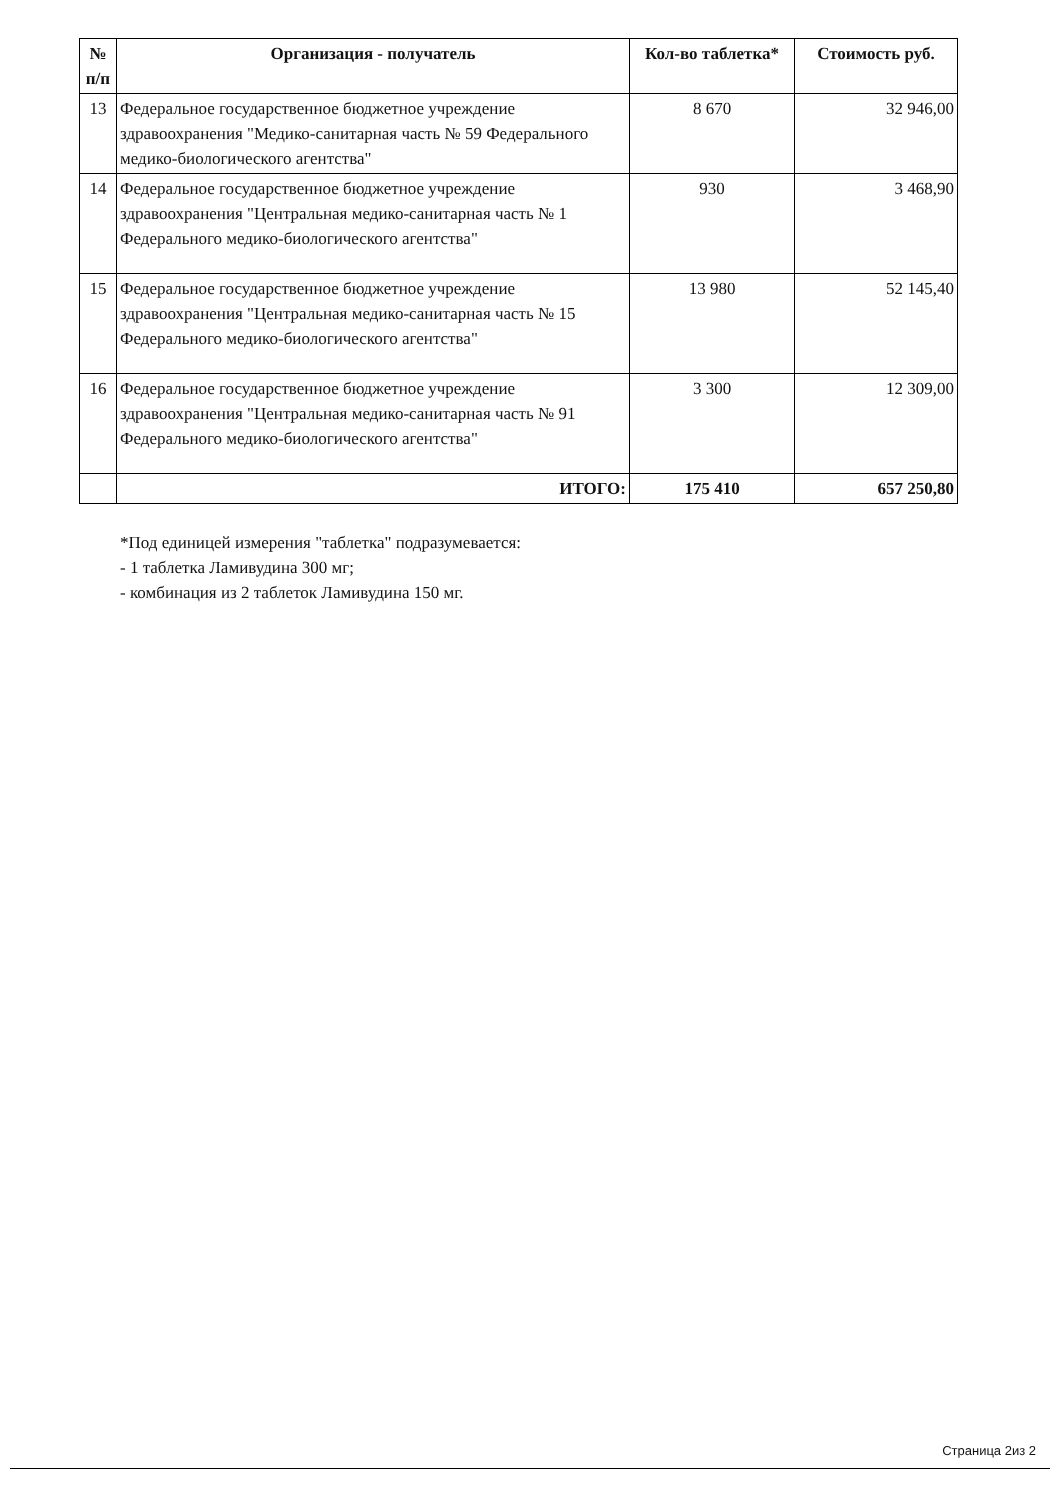| № п/п | Организация - получатель | Кол-во таблетка* | Стоимость руб. |
| --- | --- | --- | --- |
| 13 | Федеральное государственное бюджетное учреждение здравоохранения "Медико-санитарная часть № 59 Федерального медико-биологического агентства" | 8 670 | 32 946,00 |
| 14 | Федеральное государственное бюджетное учреждение здравоохранения "Центральная медико-санитарная часть № 1 Федерального медико-биологического агентства" | 930 | 3 468,90 |
| 15 | Федеральное государственное бюджетное учреждение здравоохранения "Центральная медико-санитарная часть № 15 Федерального медико-биологического агентства" | 13 980 | 52 145,40 |
| 16 | Федеральное государственное бюджетное учреждение здравоохранения "Центральная медико-санитарная часть № 91 Федерального медико-биологического агентства" | 3 300 | 12 309,00 |
| | ИТОГО: | 175 410 | 657 250,80 |
*Под единицей измерения "таблетка" подразумевается:
- 1 таблетка Ламивудина 300 мг;
- комбинация из 2 таблеток Ламивудина 150 мг.
Страница 2из 2